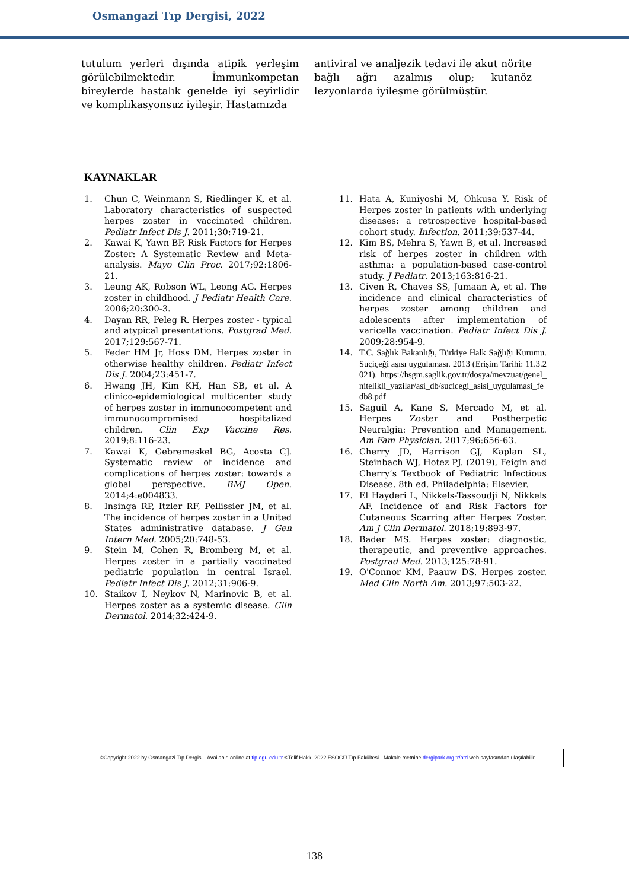Osmangazi Tıp Dergisi, 2022
tutulum yerleri dışında atipik yerleşim görülebilmektedir. İmmunkompetan bireylerde hastalık genelde iyi seyirlidir ve komplikasyonsuz iyileşir. Hastamızda
antiviral ve analjezik tedavi ile akut nörite bağlı ağrı azalmış olup; kutanöz lezyonlarda iyileşme görülmüştür.
KAYNAKLAR
1. Chun C, Weinmann S, Riedlinger K, et al. Laboratory characteristics of suspected herpes zoster in vaccinated children. Pediatr Infect Dis J. 2011;30:719-21.
2. Kawai K, Yawn BP. Risk Factors for Herpes Zoster: A Systematic Review and Meta-analysis. Mayo Clin Proc. 2017;92:1806-21.
3. Leung AK, Robson WL, Leong AG. Herpes zoster in childhood. J Pediatr Health Care. 2006;20:300-3.
4. Dayan RR, Peleg R. Herpes zoster - typical and atypical presentations. Postgrad Med. 2017;129:567-71.
5. Feder HM Jr, Hoss DM. Herpes zoster in otherwise healthy children. Pediatr Infect Dis J. 2004;23:451-7.
6. Hwang JH, Kim KH, Han SB, et al. A clinico-epidemiological multicenter study of herpes zoster in immunocompetent and immunocompromised hospitalized children. Clin Exp Vaccine Res. 2019;8:116-23.
7. Kawai K, Gebremeskel BG, Acosta CJ. Systematic review of incidence and complications of herpes zoster: towards a global perspective. BMJ Open. 2014;4:e004833.
8. Insinga RP, Itzler RF, Pellissier JM, et al. The incidence of herpes zoster in a United States administrative database. J Gen Intern Med. 2005;20:748-53.
9. Stein M, Cohen R, Bromberg M, et al. Herpes zoster in a partially vaccinated pediatric population in central Israel. Pediatr Infect Dis J. 2012;31:906-9.
10. Staikov I, Neykov N, Marinovic B, et al. Herpes zoster as a systemic disease. Clin Dermatol. 2014;32:424-9.
11. Hata A, Kuniyoshi M, Ohkusa Y. Risk of Herpes zoster in patients with underlying diseases: a retrospective hospital-based cohort study. Infection. 2011;39:537-44.
12. Kim BS, Mehra S, Yawn B, et al. Increased risk of herpes zoster in children with asthma: a population-based case-control study. J Pediatr. 2013;163:816-21.
13. Civen R, Chaves SS, Jumaan A, et al. The incidence and clinical characteristics of herpes zoster among children and adolescents after implementation of varicella vaccination. Pediatr Infect Dis J. 2009;28:954-9.
14. T.C. Sağlık Bakanlığı, Türkiye Halk Sağlığı Kurumu. Suçiçeği aşısı uygulaması. 2013 (Erişim Tarihi: 11.3.2021). https://hsgm.saglik.gov.tr/dosya/mevzuat/genel_nitelikli_yazilar/asi_db/sucicegi_asisi_uygulamasi_fedb8.pdf
15. Saguil A, Kane S, Mercado M, et al. Herpes Zoster and Postherpetic Neuralgia: Prevention and Management. Am Fam Physician. 2017;96:656-63.
16. Cherry JD, Harrison GJ, Kaplan SL, Steinbach WJ, Hotez PJ. (2019), Feigin and Cherry’s Textbook of Pediatric Infectious Disease. 8th ed. Philadelphia: Elsevier.
17. El Hayderi L, Nikkels-Tassoudji N, Nikkels AF. Incidence of and Risk Factors for Cutaneous Scarring after Herpes Zoster. Am J Clin Dermatol. 2018;19:893-97.
18. Bader MS. Herpes zoster: diagnostic, therapeutic, and preventive approaches. Postgrad Med. 2013;125:78-91.
19. O'Connor KM, Paauw DS. Herpes zoster. Med Clin North Am. 2013;97:503-22.
©Copyright 2022 by Osmangazi Tıp Dergisi - Available online at tip.ogu.edu.tr ©Telif Hakkı 2022 ESOGÜ Tıp Fakültesi - Makale metnine dergipark.org.tr/otd web sayfasından ulaşılabilir.
138